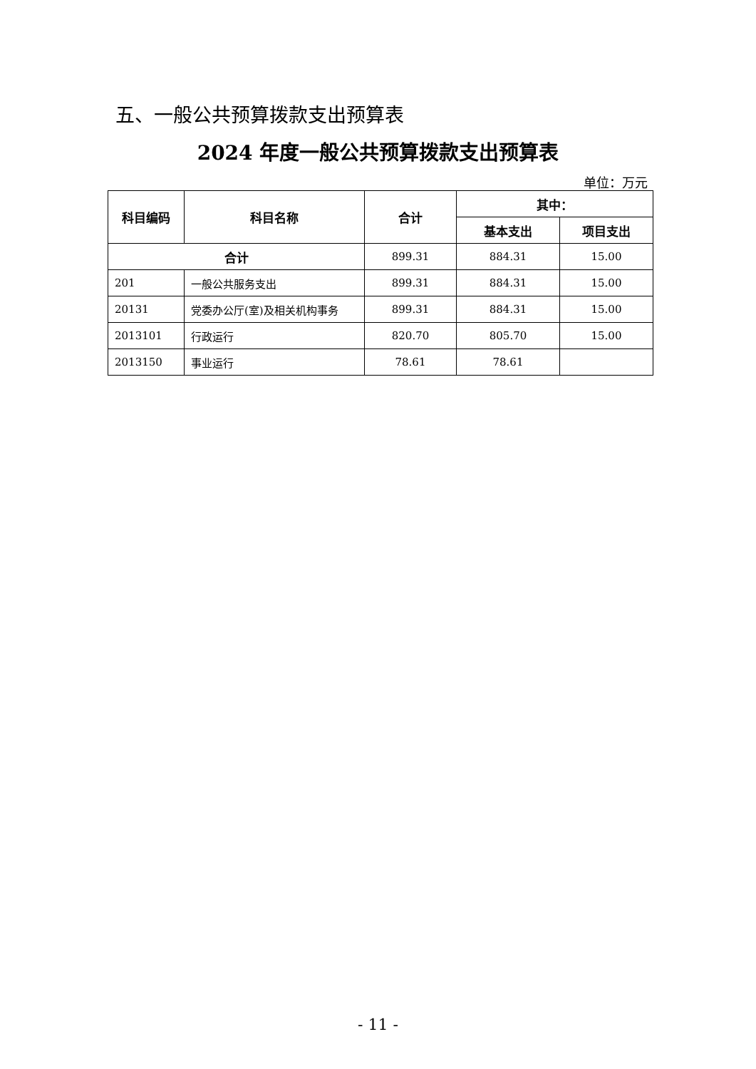五、一般公共预算拨款支出预算表
2024 年度一般公共预算拨款支出预算表
单位：万元
| 科目编码 | 科目名称 | 合计 | 其中： | |
| --- | --- | --- | --- | --- |
| | | | 基本支出 | 项目支出 |
| 合计 | | 899.31 | 884.31 | 15.00 |
| 201 | 一般公共服务支出 | 899.31 | 884.31 | 15.00 |
| 20131 | 党委办公厅(室)及相关机构事务 | 899.31 | 884.31 | 15.00 |
| 2013101 | 行政运行 | 820.70 | 805.70 | 15.00 |
| 2013150 | 事业运行 | 78.61 | 78.61 | |
- 11 -